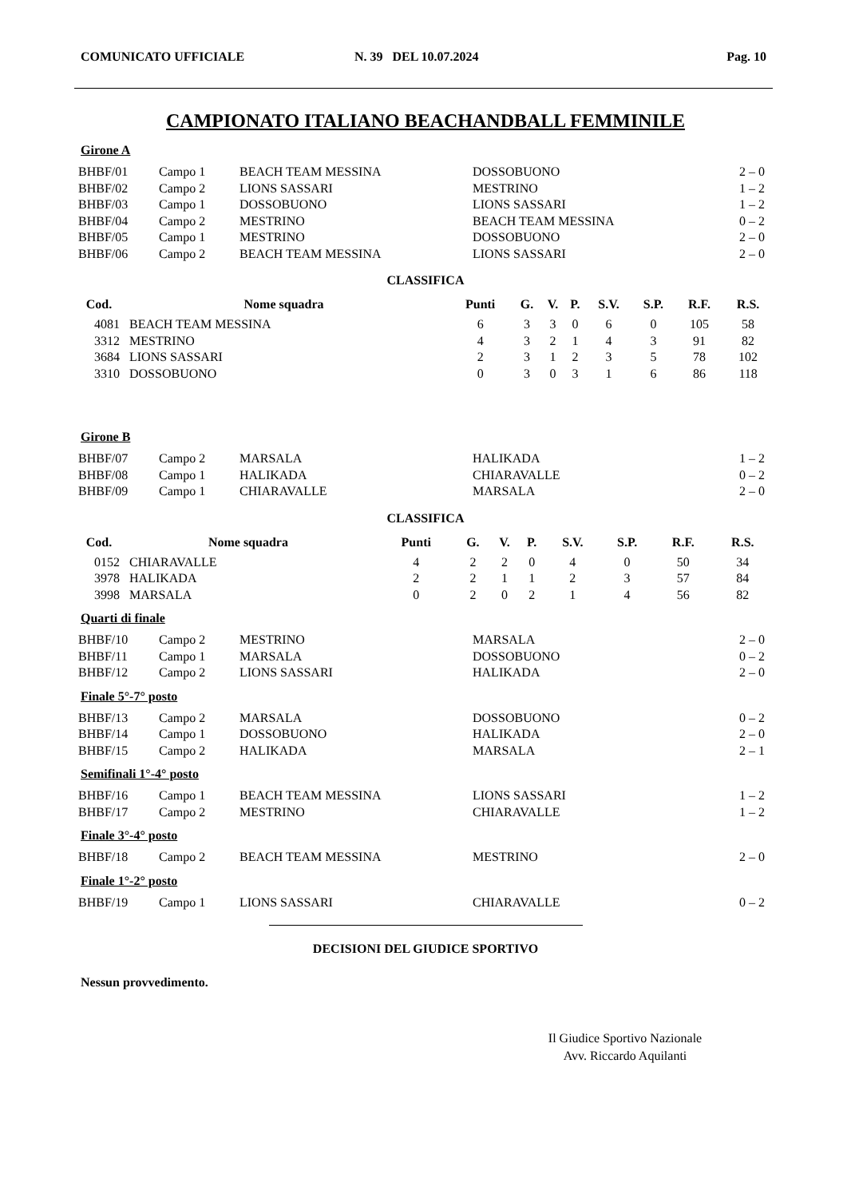COMUNICATO UFFICIALE N. 39 DEL 10.07.2024 Pag. 10
CAMPIONATO ITALIANO BEACHANDBALL FEMMINILE
Girone A
| BHBF/01 | Campo 1 | BEACH TEAM MESSINA | DOSSOBUONO | 2 – 0 |
| BHBF/02 | Campo 2 | LIONS SASSARI | MESTRINO | 1 – 2 |
| BHBF/03 | Campo 1 | DOSSOBUONO | LIONS SASSARI | 1 – 2 |
| BHBF/04 | Campo 2 | MESTRINO | BEACH TEAM MESSINA | 0 – 2 |
| BHBF/05 | Campo 1 | MESTRINO | DOSSOBUONO | 2 – 0 |
| BHBF/06 | Campo 2 | BEACH TEAM MESSINA | LIONS SASSARI | 2 – 0 |
CLASSIFICA
| Cod. | Nome squadra | Punti | G. | V. | P. | S.V. | S.P. | R.F. | R.S. |
| --- | --- | --- | --- | --- | --- | --- | --- | --- | --- |
| 4081 | BEACH TEAM MESSINA | 6 | 3 | 3 | 0 | 6 | 0 | 105 | 58 |
| 3312 | MESTRINO | 4 | 3 | 2 | 1 | 4 | 3 | 91 | 82 |
| 3684 | LIONS SASSARI | 2 | 3 | 1 | 2 | 3 | 5 | 78 | 102 |
| 3310 | DOSSOBUONO | 0 | 3 | 0 | 3 | 1 | 6 | 86 | 118 |
Girone B
| BHBF/07 | Campo 2 | MARSALA | HALIKADA | 1 – 2 |
| BHBF/08 | Campo 1 | HALIKADA | CHIARAVALLE | 0 – 2 |
| BHBF/09 | Campo 1 | CHIARAVALLE | MARSALA | 2 – 0 |
CLASSIFICA
| Cod. | Nome squadra | Punti | G. | V. | P. | S.V. | S.P. | R.F. | R.S. |
| --- | --- | --- | --- | --- | --- | --- | --- | --- | --- |
| 0152 | CHIARAVALLE | 4 | 2 | 2 | 0 | 4 | 0 | 50 | 34 |
| 3978 | HALIKADA | 2 | 2 | 1 | 1 | 2 | 3 | 57 | 84 |
| 3998 | MARSALA | 0 | 2 | 0 | 2 | 1 | 4 | 56 | 82 |
Quarti di finale
| BHBF/10 | Campo 2 | MESTRINO | MARSALA | 2 – 0 |
| BHBF/11 | Campo 1 | MARSALA | DOSSOBUONO | 0 – 2 |
| BHBF/12 | Campo 2 | LIONS SASSARI | HALIKADA | 2 – 0 |
Finale 5°-7° posto
| BHBF/13 | Campo 2 | MARSALA | DOSSOBUONO | 0 – 2 |
| BHBF/14 | Campo 1 | DOSSOBUONO | HALIKADA | 2 – 0 |
| BHBF/15 | Campo 2 | HALIKADA | MARSALA | 2 – 1 |
Semifinali 1°-4° posto
| BHBF/16 | Campo 1 | BEACH TEAM MESSINA | LIONS SASSARI | 1 – 2 |
| BHBF/17 | Campo 2 | MESTRINO | CHIARAVALLE | 1 – 2 |
Finale 3°-4° posto
| BHBF/18 | Campo 2 | BEACH TEAM MESSINA | MESTRINO | 2 – 0 |
Finale 1°-2° posto
| BHBF/19 | Campo 1 | LIONS SASSARI | CHIARAVALLE | 0 – 2 |
DECISIONI DEL GIUDICE SPORTIVO
Nessun provvedimento.
Il Giudice Sportivo Nazionale
Avv. Riccardo Aquilanti